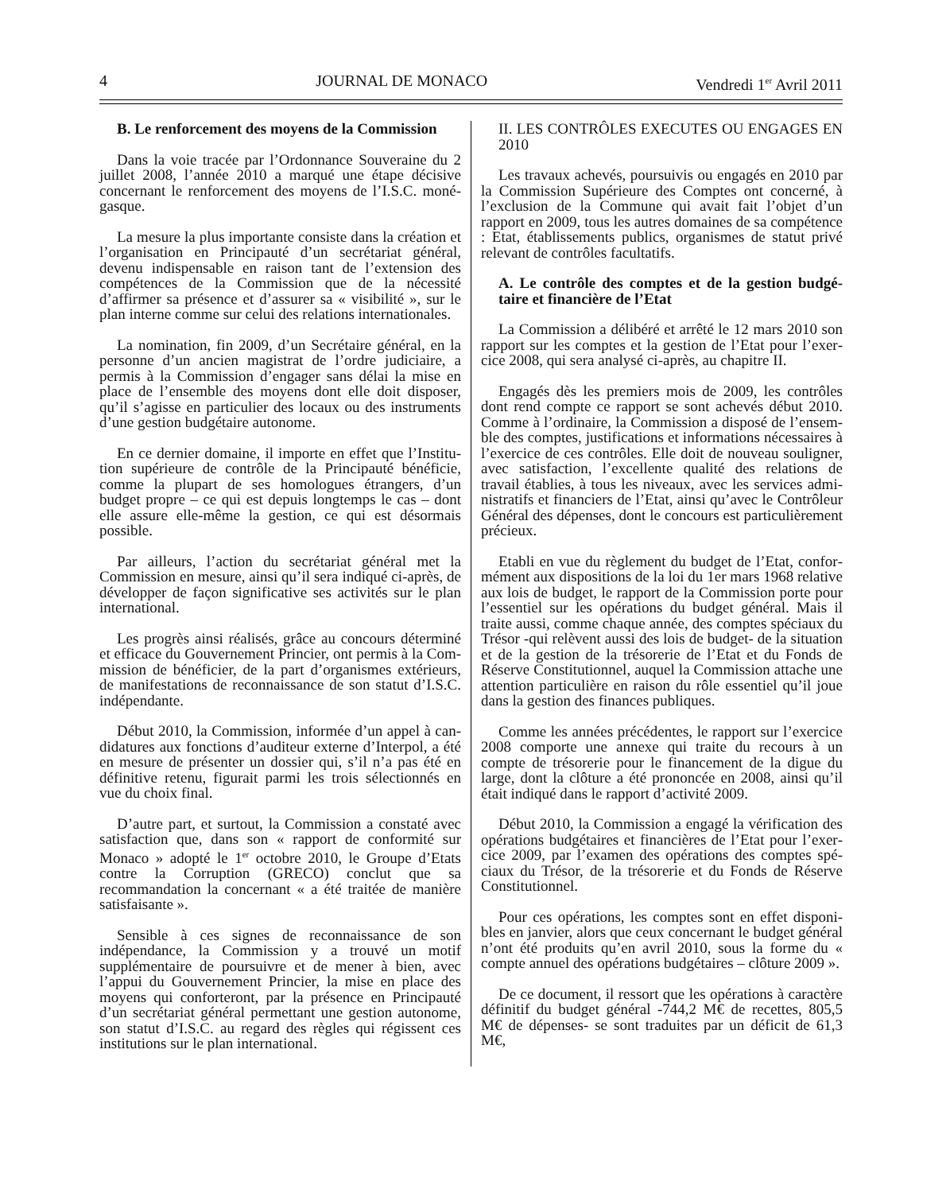4 JOURNAL DE MONACO Vendredi 1<sup>er</sup> Avril 2011
B. Le renforcement des moyens de la Commission
Dans la voie tracée par l’Ordonnance Souveraine du 2 juillet 2008, l’année 2010 a marqué une étape décisive concernant le renforcement des moyens de l’I.S.C. moné­gasque.
La mesure la plus importante consiste dans la création et l’organisation en Principauté d’un secrétariat général, devenu indispensable en raison tant de l’extension des compétences de la Commission que de la nécessité d’affirmer sa présence et d’assurer sa « visibilité », sur le plan interne comme sur celui des relations internationales.
La nomination, fin 2009, d’un Secrétaire général, en la personne d’un ancien magistrat de l’ordre judiciaire, a permis à la Commission d’engager sans délai la mise en place de l’ensemble des moyens dont elle doit disposer, qu’il s’agisse en particulier des locaux ou des instruments d’une gestion budgétaire autonome.
En ce dernier domaine, il importe en effet que l’Institu­tion supérieure de contrôle de la Principauté bénéficie, comme la plupart de ses homologues étrangers, d’un budget propre – ce qui est depuis longtemps le cas – dont elle assure elle-même la gestion, ce qui est désormais possible.
Par ailleurs, l’action du secrétariat général met la Commission en mesure, ainsi qu’il sera indiqué ci-après, de développer de façon significative ses activités sur le plan international.
Les progrès ainsi réalisés, grâce au concours déterminé et efficace du Gouvernement Princier, ont permis à la Com­mission de bénéficier, de la part d’organismes extérieurs, de manifestations de reconnaissance de son statut d’I.S.C. indépendante.
Début 2010, la Commission, informée d’un appel à can­didatures aux fonctions d’auditeur externe d’Interpol, a été en mesure de présenter un dossier qui, s’il n’a pas été en définitive retenu, figurait parmi les trois sélectionnés en vue du choix final.
D’autre part, et surtout, la Commission a constaté avec satisfaction que, dans son « rapport de conformité sur Monaco » adopté le 1<sup>er</sup> octobre 2010, le Groupe d’Etats contre la Corruption (GRECO) conclut que sa recommandation la concernant « a été traitée de manière satisfaisante ».
Sensible à ces signes de reconnaissance de son indépendance, la Commission y a trouvé un motif supplémentaire de poursuivre et de mener à bien, avec l’appui du Gouvernement Princier, la mise en place des moyens qui conforteront, par la présence en Principauté d’un secrétariat général permettant une gestion autonome, son statut d’I.S.C. au regard des règles qui régissent ces institutions sur le plan international.
II. LES CONTRÔLES EXECUTES OU ENGAGES EN 2010
Les travaux achevés, poursuivis ou engagés en 2010 par la Commission Supérieure des Comptes ont concerné, à l’exclusion de la Commune qui avait fait l’objet d’un rapport en 2009, tous les autres domaines de sa compétence : Etat, établissements publics, organismes de statut privé relevant de contrôles facultatifs.
A. Le contrôle des comptes et de la gestion budgé­taire et financière de l’Etat
La Commission a délibéré et arrêté le 12 mars 2010 son rapport sur les comptes et la gestion de l’Etat pour l’exer­cice 2008, qui sera analysé ci-après, au chapitre II.
Engagés dès les premiers mois de 2009, les contrôles dont rend compte ce rapport se sont achevés début 2010. Comme à l’ordinaire, la Commission a disposé de l’ensem­ble des comptes, justifications et informations nécessaires à l’exercice de ces contrôles. Elle doit de nouveau souli­gner, avec satisfaction, l’excellente qualité des relations de travail établies, à tous les niveaux, avec les services admi­nistratifs et financiers de l’Etat, ainsi qu’avec le Contrôleur Général des dépenses, dont le concours est particulière­ment précieux.
Etabli en vue du règlement du budget de l’Etat, confor­mément aux dispositions de la loi du 1er mars 1968 relative aux lois de budget, le rapport de la Commission porte pour l’essentiel sur les opérations du budget général. Mais il traite aussi, comme chaque année, des comptes spéciaux du Trésor -qui relèvent aussi des lois de budget- de la situa­tion et de la gestion de la trésorerie de l’Etat et du Fonds de Réserve Constitutionnel, auquel la Commission attache une attention particulière en raison du rôle essentiel qu’il joue dans la gestion des finances publiques.
Comme les années précédentes, le rapport sur l’exercice 2008 comporte une annexe qui traite du recours à un compte de trésorerie pour le financement de la digue du large, dont la clôture a été prononcée en 2008, ainsi qu’il était indiqué dans le rapport d’activité 2009.
Début 2010, la Commission a engagé la vérification des opérations budgétaires et financières de l’Etat pour l’exer­cice 2009, par l’examen des opérations des comptes spé­ciaux du Trésor, de la trésorerie et du Fonds de Réserve Constitutionnel.
Pour ces opérations, les comptes sont en effet disponi­bles en janvier, alors que ceux concernant le budget général n’ont été produits qu’en avril 2010, sous la forme du « compte annuel des opérations budgétaires – clôture 2009 ».
De ce document, il ressort que les opérations à caractère définitif du budget général -744,2 M€ de recettes, 805,5 M€ de dépenses- se sont traduites par un déficit de 61,3 M€,